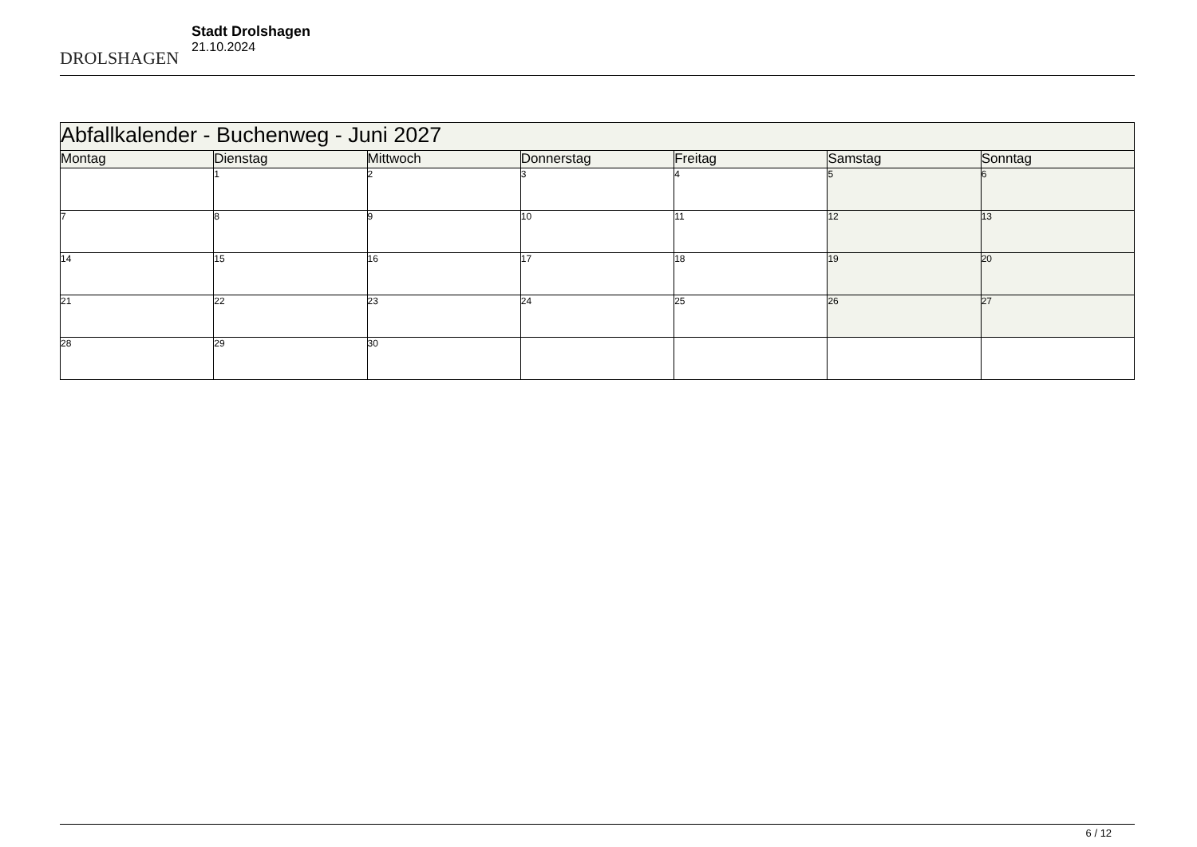DROLSHAGEN
Stadt Drolshagen
21.10.2024
| Abfallkalender - Buchenweg - Juni 2027 | | | | | | |
| --- | --- | --- | --- | --- | --- | --- |
| Montag | Dienstag | Mittwoch | Donnerstag | Freitag | Samstag | Sonntag |
| | 1 | 2 | 3 | 4 | 5 | 6 |
| 7 | 8 | 9 | 10 | 11 | 12 | 13 |
| 14 | 15 | 16 | 17 | 18 | 19 | 20 |
| 21 | 22 | 23 | 24 | 25 | 26 | 27 |
| 28 | 29 | 30 | | | | |
6 / 12